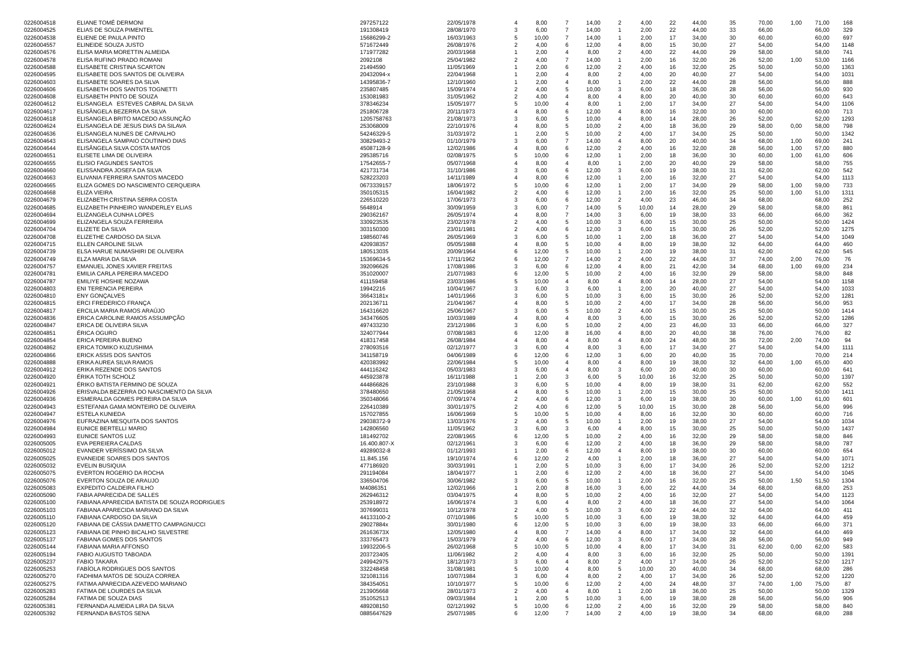| 0226004518 | ELIANE TOMÉ DERMONI | 297257122 | 22/05/1978 | 4 | 8,00 | 7 | 14,00 | 2 | 4,00 | 22 | 44,00 | 35 | 70,00 | 1,00 | 71,00 | 168 |
| 0226004525 | ELIAS DE SOUZA PIMENTEL | 191308419 | 28/08/1970 | 3 | 6,00 | 7 | 14,00 | 1 | 2,00 | 22 | 44,00 | 33 | 66,00 | | 66,00 | 329 |
| 0226004538 | ELIENE DE PAULA PINTO | 15686299-2 | 16/03/1963 | 5 | 10,00 | 7 | 14,00 | 1 | 2,00 | 17 | 34,00 | 30 | 60,00 | | 60,00 | 697 |
| 0226004557 | ELINEIDE SOUZA JUSTO | 571672449 | 26/08/1976 | 2 | 4,00 | 6 | 12,00 | 4 | 8,00 | 15 | 30,00 | 27 | 54,00 | | 54,00 | 1148 |
| 0226004576 | ELISA MARIA MORETTIN ALMEIDA | 171977282 | 20/03/1968 | 1 | 2,00 | 4 | 8,00 | 2 | 4,00 | 22 | 44,00 | 29 | 58,00 | | 58,00 | 741 |
| 0226004578 | ELISA RUFINO PRADO ROMANI | 2092108 | 25/04/1982 | 2 | 4,00 | 7 | 14,00 | 1 | 2,00 | 16 | 32,00 | 26 | 52,00 | 1,00 | 53,00 | 1166 |
| 0226004588 | ELISABETE CRISTINA SCARTON | 21494590 | 11/05/1969 | 1 | 2,00 | 6 | 12,00 | 2 | 4,00 | 16 | 32,00 | 25 | 50,00 | | 50,00 | 1363 |
| 0226004595 | ELISABETE DOS SANTOS DE OLIVEIRA | 20432094-x | 22/04/1968 | 1 | 2,00 | 4 | 8,00 | 2 | 4,00 | 20 | 40,00 | 27 | 54,00 | | 54,00 | 1031 |
| 0226004603 | ELISABETE SOARES DA SILVA | 14395836-7 | 12/10/1960 | 1 | 2,00 | 4 | 8,00 | 1 | 2,00 | 22 | 44,00 | 28 | 56,00 | | 56,00 | 888 |
| 0226004606 | ELISABETH DOS SANTOS TOGNETTI | 235807485 | 15/09/1974 | 2 | 4,00 | 5 | 10,00 | 3 | 6,00 | 18 | 36,00 | 28 | 56,00 | | 56,00 | 930 |
| 0226004608 | ELISABETH PINTO DE SOUZA | 153081983 | 31/05/1962 | 2 | 4,00 | 4 | 8,00 | 4 | 8,00 | 20 | 40,00 | 30 | 60,00 | | 60,00 | 643 |
| 0226004612 | ELISANGELA ESTEVES CABRAL DA SILVA | 378346234 | 15/05/1977 | 5 | 10,00 | 4 | 8,00 | 1 | 2,00 | 17 | 34,00 | 27 | 54,00 | | 54,00 | 1106 |
| 0226004617 | ELISÂNGELA BEZERRA DA SILVA | 251806728 | 20/11/1973 | 4 | 8,00 | 6 | 12,00 | 4 | 8,00 | 16 | 32,00 | 30 | 60,00 | | 60,00 | 713 |
| 0226004618 | ELISANGELA BRITO MACEDO ASSUNÇÃO | 1205758763 | 21/08/1973 | 3 | 6,00 | 5 | 10,00 | 4 | 8,00 | 14 | 28,00 | 26 | 52,00 | | 52,00 | 1293 |
| 0226004624 | ELISANGELA DE JESUS DIAS DA SILAVA | 253068009 | 22/10/1976 | 4 | 8,00 | 5 | 10,00 | 2 | 4,00 | 18 | 36,00 | 29 | 58,00 | 0,00 | 58,00 | 798 |
| 0226004636 | ELISANGELA NUNES DE CARVALHO | 54246329-5 | 31/03/1972 | 1 | 2,00 | 5 | 10,00 | 2 | 4,00 | 17 | 34,00 | 25 | 50,00 | | 50,00 | 1342 |
| 0226004643 | ELISANGELA SAMPAIO COUTINHO DIAS | 30829493-2 | 01/10/1979 | 3 | 6,00 | 7 | 14,00 | 4 | 8,00 | 20 | 40,00 | 34 | 68,00 | 1,00 | 69,00 | 241 |
| 0226004644 | ELISÂNGELA SILVA COSTA MATOS | 45087128-9 | 12/02/1986 | 4 | 8,00 | 6 | 12,00 | 2 | 4,00 | 16 | 32,00 | 28 | 56,00 | 1,00 | 57,00 | 880 |
| 0226004651 | ELISETE LIMA DE OLIVEIRA | 295385716 | 02/08/1975 | 5 | 10,00 | 6 | 12,00 | 1 | 2,00 | 18 | 36,00 | 30 | 60,00 | 1,00 | 61,00 | 606 |
| 0226004655 | ELISIO FAGUNDES SANTOS | 17542655-7 | 05/07/1968 | 4 | 8,00 | 4 | 8,00 | 1 | 2,00 | 20 | 40,00 | 29 | 58,00 | | 58,00 | 755 |
| 0226004660 | ELISSANDRA JOSEFA DA SILVA | 421731734 | 31/10/1986 | 3 | 6,00 | 6 | 12,00 | 3 | 6,00 | 19 | 38,00 | 31 | 62,00 | | 62,00 | 542 |
| 0226004663 | ELIVANIA FERREIRA SANTOS MACEDO | 528223203 | 14/11/1989 | 4 | 8,00 | 6 | 12,00 | 1 | 2,00 | 16 | 32,00 | 27 | 54,00 | | 54,00 | 1113 |
| 0226004665 | ELIZA GOMES DO NASCIMENTO CERQUEIRA | 0673339157 | 18/06/1972 | 5 | 10,00 | 6 | 12,00 | 1 | 2,00 | 17 | 34,00 | 29 | 58,00 | 1,00 | 59,00 | 733 |
| 0226004668 | ELIZA VIEIRA | 350105315 | 16/04/1982 | 2 | 4,00 | 6 | 12,00 | 1 | 2,00 | 16 | 32,00 | 25 | 50,00 | 1,00 | 51,00 | 1311 |
| 0226004679 | ELIZABETH CRISTINA SERRA COSTA | 226510220 | 17/06/1973 | 3 | 6,00 | 6 | 12,00 | 2 | 4,00 | 23 | 46,00 | 34 | 68,00 | | 68,00 | 252 |
| 0226004685 | ELIZABETH PINHEIRO WANDERLEY ELIAS | 5648914 | 30/09/1959 | 3 | 6,00 | 7 | 14,00 | 5 | 10,00 | 14 | 28,00 | 29 | 58,00 | | 58,00 | 861 |
| 0226004694 | ELIZANGELA CUNHA LOPES | 290362167 | 26/05/1974 | 4 | 8,00 | 7 | 14,00 | 3 | 6,00 | 19 | 38,00 | 33 | 66,00 | | 66,00 | 362 |
| 0226004699 | ELIZANGELA SOUZA FERREIRA | 330923535 | 23/02/1978 | 2 | 4,00 | 5 | 10,00 | 3 | 6,00 | 15 | 30,00 | 25 | 50,00 | | 50,00 | 1424 |
| 0226004704 | ELIZETE DA SILVA | 303150300 | 23/01/1981 | 2 | 4,00 | 6 | 12,00 | 3 | 6,00 | 15 | 30,00 | 26 | 52,00 | | 52,00 | 1275 |
| 0226004708 | ELIZETHE CARDOSO DA SILVA | 198560746 | 26/05/1969 | 3 | 6,00 | 5 | 10,00 | 1 | 2,00 | 18 | 36,00 | 27 | 54,00 | | 54,00 | 1049 |
| 0226004715 | ELLEN CAROLINE SILVA | 420938357 | 05/05/1988 | 4 | 8,00 | 5 | 10,00 | 4 | 8,00 | 19 | 38,00 | 32 | 64,00 | | 64,00 | 460 |
| 0226004739 | ELSA HARUE NUMASHIRI DE OLIVEIRA | 180513035 | 20/09/1964 | 6 | 12,00 | 5 | 10,00 | 1 | 2,00 | 19 | 38,00 | 31 | 62,00 | | 62,00 | 545 |
| 0226004749 | ELZA MARIA DA SILVA | 15369634-5 | 17/11/1962 | 6 | 12,00 | 7 | 14,00 | 2 | 4,00 | 22 | 44,00 | 37 | 74,00 | 2,00 | 76,00 | 76 |
| 0226004757 | EMANUEL JONES XAVIER FREITAS | 392096626 | 17/08/1986 | 3 | 6,00 | 6 | 12,00 | 4 | 8,00 | 21 | 42,00 | 34 | 68,00 | 1,00 | 69,00 | 234 |
| 0226004781 | EMILIA CARLA PEREIRA MACEDO | 351020007 | 21/07/1983 | 6 | 12,00 | 5 | 10,00 | 2 | 4,00 | 16 | 32,00 | 29 | 58,00 | | 58,00 | 848 |
| 0226004787 | EMILIYE HOSHIE NOZAWA | 411159458 | 23/03/1986 | 5 | 10,00 | 4 | 8,00 | 4 | 8,00 | 14 | 28,00 | 27 | 54,00 | | 54,00 | 1158 |
| 0226004803 | ENI TERENCIA PEREIRA | 19942216 | 10/04/1967 | 3 | 6,00 | 3 | 6,00 | 1 | 2,00 | 20 | 40,00 | 27 | 54,00 | | 54,00 | 1033 |
| 0226004810 | ENY GONÇALVES | 36643181x | 14/01/1966 | 3 | 6,00 | 5 | 10,00 | 3 | 6,00 | 15 | 30,00 | 26 | 52,00 | | 52,00 | 1281 |
| 0226004815 | ERCI FREDERICO FRANÇA | 202136711 | 21/04/1967 | 4 | 8,00 | 5 | 10,00 | 2 | 4,00 | 17 | 34,00 | 28 | 56,00 | | 56,00 | 953 |
| 0226004817 | ERCILIA MARIA RAMOS ARAÚJO | 164316620 | 25/06/1967 | 3 | 6,00 | 5 | 10,00 | 2 | 4,00 | 15 | 30,00 | 25 | 50,00 | | 50,00 | 1414 |
| 0226004836 | ERICA CAROLINE RAMOS ASSUMPÇÃO | 343476605 | 10/03/1989 | 4 | 8,00 | 4 | 8,00 | 3 | 6,00 | 15 | 30,00 | 26 | 52,00 | | 52,00 | 1286 |
| 0226004847 | ERICA DE OLIVEIRA SILVA | 497433230 | 23/12/1986 | 3 | 6,00 | 5 | 10,00 | 2 | 4,00 | 23 | 46,00 | 33 | 66,00 | | 66,00 | 327 |
| 0226004851 | ÉRICA OGURO | 324077944 | 07/08/1983 | 6 | 12,00 | 8 | 16,00 | 4 | 8,00 | 20 | 40,00 | 38 | 76,00 | | 76,00 | 82 |
| 0226004854 | ERICA PEREIRA BUENO | 418317458 | 26/08/1984 | 4 | 8,00 | 4 | 8,00 | 4 | 8,00 | 24 | 48,00 | 36 | 72,00 | 2,00 | 74,00 | 94 |
| 0226004862 | ERICA TOMIKO KUZUSHIMA | 278093516 | 02/12/1977 | 3 | 6,00 | 4 | 8,00 | 3 | 6,00 | 17 | 34,00 | 27 | 54,00 | | 54,00 | 1111 |
| 0226004866 | ERICK ASSIS DOS SANTOS | 341158719 | 04/06/1989 | 6 | 12,00 | 6 | 12,00 | 3 | 6,00 | 20 | 40,00 | 35 | 70,00 | | 70,00 | 214 |
| 0226004888 | ERIKA AUREA SILVA RAMOS | 420383992 | 22/06/1984 | 5 | 10,00 | 4 | 8,00 | 4 | 8,00 | 19 | 38,00 | 32 | 64,00 | 1,00 | 65,00 | 400 |
| 0226004912 | ERIKA REZENDE DOS SANTOS | 444116242 | 05/03/1983 | 3 | 6,00 | 4 | 8,00 | 3 | 6,00 | 20 | 40,00 | 30 | 60,00 | | 60,00 | 641 |
| 0226004920 | ÉRIKA TOTH SCHOLZ | 445923878 | 16/11/1988 | 1 | 2,00 | 3 | 6,00 | 5 | 10,00 | 16 | 32,00 | 25 | 50,00 | | 50,00 | 1397 |
| 0226004921 | ÉRIKO BATISTA FERMINO DE SOUZA | 444866826 | 23/10/1988 | 3 | 6,00 | 5 | 10,00 | 4 | 8,00 | 19 | 38,00 | 31 | 62,00 | | 62,00 | 552 |
| 0226004926 | ERISVALDA BEZERRA DO NASCIMENTO DA SILVA | 378480650 | 21/05/1968 | 4 | 8,00 | 5 | 10,00 | 1 | 2,00 | 15 | 30,00 | 25 | 50,00 | | 50,00 | 1411 |
| 0226004936 | ESMERALDA GOMES PEREIRA DA SILVA | 350348066 | 07/09/1974 | 2 | 4,00 | 6 | 12,00 | 3 | 6,00 | 19 | 38,00 | 30 | 60,00 | 1,00 | 61,00 | 601 |
| 0226004943 | ESTEFANIA GAMA MONTEIRO DE OLIVEIRA | 226410389 | 30/01/1975 | 2 | 4,00 | 6 | 12,00 | 5 | 10,00 | 15 | 30,00 | 28 | 56,00 | | 56,00 | 996 |
| 0226004947 | ESTELA KUNIEDA | 157027855 | 16/06/1969 | 5 | 10,00 | 5 | 10,00 | 4 | 8,00 | 16 | 32,00 | 30 | 60,00 | | 60,00 | 716 |
| 0226004976 | EUFRAZINA MESQUITA DOS SANTOS | 29038372-9 | 13/03/1976 | 2 | 4,00 | 5 | 10,00 | 1 | 2,00 | 19 | 38,00 | 27 | 54,00 | | 54,00 | 1034 |
| 0226004984 | EUNICE BERTELLI MARIO | 142806560 | 11/05/1962 | 3 | 6,00 | 3 | 6,00 | 4 | 8,00 | 15 | 30,00 | 25 | 50,00 | | 50,00 | 1437 |
| 0226004993 | EUNICE SANTOS LUZ | 181492702 | 22/08/1965 | 6 | 12,00 | 5 | 10,00 | 2 | 4,00 | 16 | 32,00 | 29 | 58,00 | | 58,00 | 846 |
| 0226005005 | EVA PEREIERA CALDAS | 16.400.807-X | 02/12/1961 | 3 | 6,00 | 6 | 12,00 | 2 | 4,00 | 18 | 36,00 | 29 | 58,00 | | 58,00 | 787 |
| 0226005012 | EVANDER VERÍSSIMO DA SILVA | 49289032-8 | 01/12/1993 | 1 | 2,00 | 6 | 12,00 | 4 | 8,00 | 19 | 38,00 | 30 | 60,00 | | 60,00 | 654 |
| 0226005025 | EVANEIDE SOARES DOS SANTOS | 11.845.156 | 19/10/1974 | 6 | 12,00 | 2 | 4,00 | 1 | 2,00 | 18 | 36,00 | 27 | 54,00 | | 54,00 | 1071 |
| 0226005032 | EVELIN BUSIQUIA | 477186920 | 30/03/1991 | 1 | 2,00 | 5 | 10,00 | 3 | 6,00 | 17 | 34,00 | 26 | 52,00 | | 52,00 | 1212 |
| 0226005075 | EVERTON ROGERIO DA ROCHA | 291194084 | 18/04/1977 | 1 | 2,00 | 6 | 12,00 | 2 | 4,00 | 18 | 36,00 | 27 | 54,00 | | 54,00 | 1045 |
| 0226005076 | EVERTON SOUZA DE ARAUJO | 336504706 | 30/06/1982 | 3 | 6,00 | 5 | 10,00 | 1 | 2,00 | 16 | 32,00 | 25 | 50,00 | 1,50 | 51,50 | 1304 |
| 0226005083 | EXPEDITO CALDEIRA FILHO | M4086351 | 12/02/1966 | 1 | 2,00 | 8 | 16,00 | 3 | 6,00 | 22 | 44,00 | 34 | 68,00 | | 68,00 | 253 |
| 0226005090 | FABIA APARECIDA DE SALLES | 262946312 | 03/04/1975 | 4 | 8,00 | 5 | 10,00 | 2 | 4,00 | 16 | 32,00 | 27 | 54,00 | | 54,00 | 1123 |
| 0226005100 | FABIANA APARECIDA BATISTA DE SOUZA RODRIGUES | 253918972 | 16/06/1974 | 3 | 6,00 | 4 | 8,00 | 2 | 4,00 | 18 | 36,00 | 27 | 54,00 | | 54,00 | 1064 |
| 0226005103 | FABIANA APARECIDA MARIANO DA SILVA | 307699031 | 10/12/1978 | 2 | 4,00 | 5 | 10,00 | 3 | 6,00 | 22 | 44,00 | 32 | 64,00 | | 64,00 | 411 |
| 0226005110 | FABIANA CARDOSO DA SILVA | 44133100-2 | 07/10/1986 | 5 | 10,00 | 5 | 10,00 | 3 | 6,00 | 19 | 38,00 | 32 | 64,00 | | 64,00 | 459 |
| 0226005120 | FABIANA DE CÁSSIA DAMETTO CAMPAGNUCCI | 29027884x | 30/01/1980 | 6 | 12,00 | 5 | 10,00 | 3 | 6,00 | 19 | 38,00 | 33 | 66,00 | | 66,00 | 371 |
| 0226005123 | FABIANA DE PINHO BICALHO SILVESTRE | 26163673X | 12/05/1980 | 4 | 8,00 | 7 | 14,00 | 4 | 8,00 | 17 | 34,00 | 32 | 64,00 | | 64,00 | 469 |
| 0226005137 | FABIANA GOMES DOS SANTOS | 333765473 | 15/03/1979 | 2 | 4,00 | 6 | 12,00 | 3 | 6,00 | 17 | 34,00 | 28 | 56,00 | | 56,00 | 949 |
| 0226005144 | FABIANA MARIA AFFONSO | 19932206-5 | 26/02/1968 | 5 | 10,00 | 5 | 10,00 | 4 | 8,00 | 17 | 34,00 | 31 | 62,00 | 0,00 | 62,00 | 583 |
| 0226005194 | FABIO AUGUSTO TABOADA | 203723405 | 11/06/1982 | 2 | 4,00 | 4 | 8,00 | 3 | 6,00 | 16 | 32,00 | 25 | 50,00 | | 50,00 | 1391 |
| 0226005237 | FABIO TAKARA | 249942975 | 18/12/1973 | 3 | 6,00 | 4 | 8,00 | 2 | 4,00 | 17 | 34,00 | 26 | 52,00 | | 52,00 | 1217 |
| 0226005253 | FABÍOLA RODRIGUES DOS SANTOS | 332248458 | 31/08/1981 | 5 | 10,00 | 4 | 8,00 | 5 | 10,00 | 20 | 40,00 | 34 | 68,00 | | 68,00 | 286 |
| 0226005270 | FADHIMA MATOS DE SOUZA CORREA | 321081316 | 10/07/1984 | 3 | 6,00 | 4 | 8,00 | 2 | 4,00 | 17 | 34,00 | 26 | 52,00 | | 52,00 | 1220 |
| 0226005275 | FATIMA APARECIDA AZEVEDO MARIANO | 384354051 | 10/10/1977 | 5 | 10,00 | 6 | 12,00 | 2 | 4,00 | 24 | 48,00 | 37 | 74,00 | 1,00 | 75,00 | 87 |
| 0226005283 | FATIMA DE LOURDES DA SILVA | 213905668 | 28/01/1973 | 2 | 4,00 | 4 | 8,00 | 1 | 2,00 | 18 | 36,00 | 25 | 50,00 | | 50,00 | 1329 |
| 0226005284 | FATIMA DE SOUZA DIAS | 351052513 | 09/03/1984 | 1 | 2,00 | 5 | 10,00 | 3 | 6,00 | 19 | 38,00 | 28 | 56,00 | | 56,00 | 906 |
| 0226005381 | FERNANDA ALMEIDA LIRA DA SILVA | 489208150 | 02/12/1992 | 5 | 10,00 | 6 | 12,00 | 2 | 4,00 | 16 | 32,00 | 29 | 58,00 | | 58,00 | 840 |
| 0226005392 | FERNANDA BASTOS SENA | 0885647629 | 25/07/1985 | 6 | 12,00 | 7 | 14,00 | 2 | 4,00 | 19 | 38,00 | 34 | 68,00 | | 68,00 | 288 |